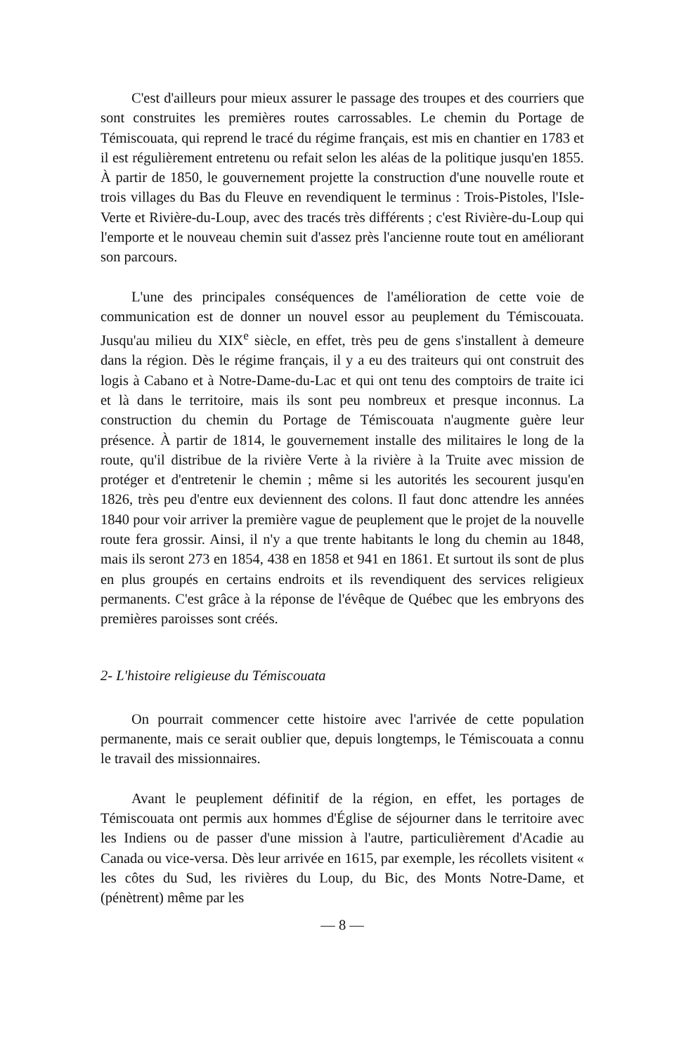C'est d'ailleurs pour mieux assurer le passage des troupes et des courriers que sont construites les premières routes carrossables. Le chemin du Portage de Témiscouata, qui reprend le tracé du régime français, est mis en chantier en 1783 et il est régulièrement entretenu ou refait selon les aléas de la politique jusqu'en 1855. À partir de 1850, le gouvernement projette la construction d'une nouvelle route et trois villages du Bas du Fleuve en revendiquent le terminus : Trois-Pistoles, l'Isle-Verte et Rivière-du-Loup, avec des tracés très différents ; c'est Rivière-du-Loup qui l'emporte et le nouveau chemin suit d'assez près l'ancienne route tout en améliorant son parcours.
L'une des principales conséquences de l'amélioration de cette voie de communication est de donner un nouvel essor au peuplement du Témiscouata. Jusqu'au milieu du XIX<sup>e</sup> siècle, en effet, très peu de gens s'installent à demeure dans la région. Dès le régime français, il y a eu des traiteurs qui ont construit des logis à Cabano et à Notre-Dame-du-Lac et qui ont tenu des comptoirs de traite ici et là dans le territoire, mais ils sont peu nombreux et presque inconnus. La construction du chemin du Portage de Témiscouata n'augmente guère leur présence. À partir de 1814, le gouvernement installe des militaires le long de la route, qu'il distribue de la rivière Verte à la rivière à la Truite avec mission de protéger et d'entretenir le chemin ; même si les autorités les secourent jusqu'en 1826, très peu d'entre eux deviennent des colons. Il faut donc attendre les années 1840 pour voir arriver la première vague de peuplement que le projet de la nouvelle route fera grossir. Ainsi, il n'y a que trente habitants le long du chemin au 1848, mais ils seront 273 en 1854, 438 en 1858 et 941 en 1861. Et surtout ils sont de plus en plus groupés en certains endroits et ils revendiquent des services religieux permanents. C'est grâce à la réponse de l'évêque de Québec que les embryons des premières paroisses sont créés.
2- L'histoire religieuse du Témiscouata
On pourrait commencer cette histoire avec l'arrivée de cette population permanente, mais ce serait oublier que, depuis longtemps, le Témiscouata a connu le travail des missionnaires.
Avant le peuplement définitif de la région, en effet, les portages de Témiscouata ont permis aux hommes d'Église de séjourner dans le territoire avec les Indiens ou de passer d'une mission à l'autre, particulièrement d'Acadie au Canada ou vice-versa. Dès leur arrivée en 1615, par exemple, les récollets visitent « les côtes du Sud, les rivières du Loup, du Bic, des Monts Notre-Dame, et (pénètrent) même par les
— 8 —